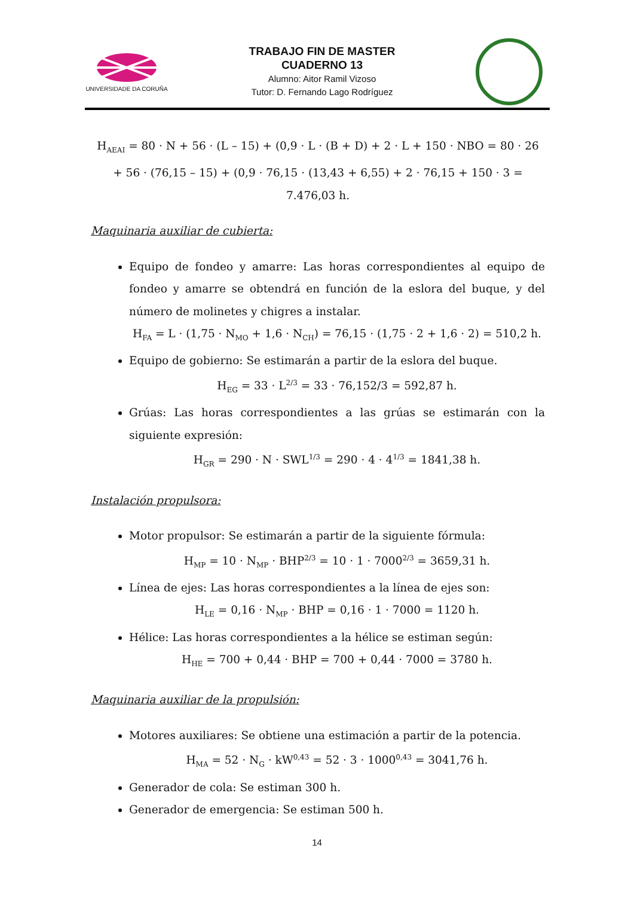UNIVERSIDADE DA CORUÑA
TRABAJO FIN DE MASTER
CUADERNO 13
Alumno: Aitor Ramil Vizoso
Tutor: D. Fernando Lago Rodríguez
H<sub>AEAI</sub> = 80 · N + 56 · (L – 15) + (0,9 · L · (B + D) + 2 · L + 150 · NBO = 80 · 26 + 56 · (76,15 – 15) + (0,9 · 76,15 · (13,43 + 6,55) + 2 · 76,15 + 150 · 3 = 7.476,03 h.
Maquinaria auxiliar de cubierta:
Equipo de fondeo y amarre: Las horas correspondientes al equipo de fondeo y amarre se obtendrá en función de la eslora del buque, y del número de molinetes y chigres a instalar.
H<sub>FA</sub> = L · (1,75 · N<sub>MO</sub> + 1,6 · N<sub>CH</sub>) = 76,15 · (1,75 · 2 + 1,6 · 2) = 510,2 h.
Equipo de gobierno: Se estimarán a partir de la eslora del buque.
H<sub>EG</sub> = 33 · L<sup>2/3</sup> = 33 · 76,152/3 = 592,87 h.
Grúas: Las horas correspondientes a las grúas se estimarán con la siguiente expresión:
H<sub>GR</sub> = 290 · N · SWL<sup>1/3</sup> = 290 · 4 · 4<sup>1/3</sup> = 1841,38 h.
Instalación propulsora:
Motor propulsor: Se estimarán a partir de la siguiente fórmula:
H<sub>MP</sub> = 10 · N<sub>MP</sub> · BHP<sup>2/3</sup> = 10 · 1 · 7000<sup>2/3</sup> = 3659,31 h.
Línea de ejes: Las horas correspondientes a la línea de ejes son:
H<sub>LE</sub> = 0,16 · N<sub>MP</sub> · BHP = 0,16 · 1 · 7000 = 1120 h.
Hélice: Las horas correspondientes a la hélice se estiman según:
H<sub>HE</sub> = 700 + 0,44 · BHP = 700 + 0,44 · 7000 = 3780 h.
Maquinaria auxiliar de la propulsión:
Motores auxiliares: Se obtiene una estimación a partir de la potencia.
H<sub>MA</sub> = 52 · N<sub>G</sub> · kW<sup>0,43</sup> = 52 · 3 · 1000<sup>0,43</sup> = 3041,76 h.
Generador de cola: Se estiman 300 h.
Generador de emergencia: Se estiman 500 h.
14